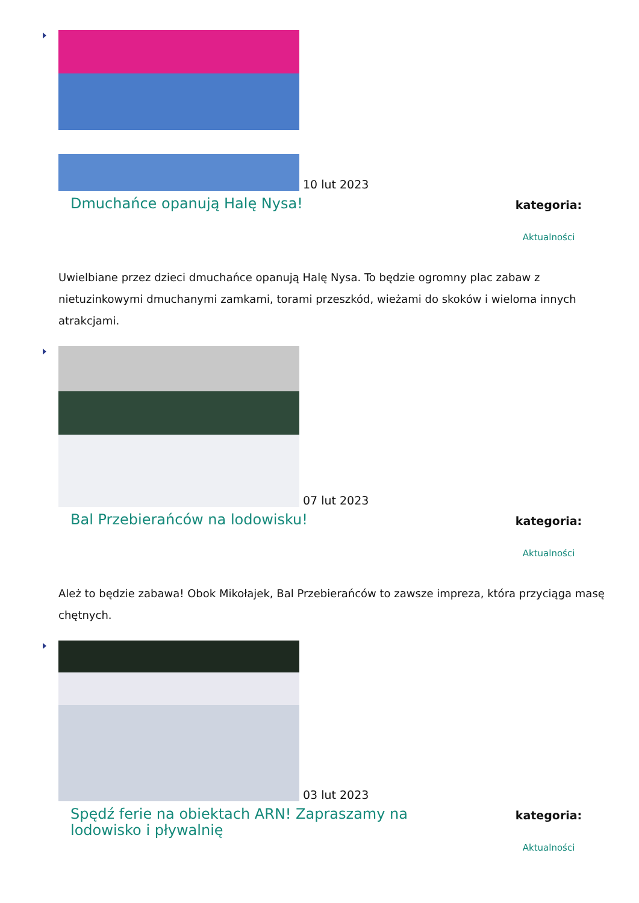10 lut 2023
Dmuchańce opanują Halę Nysa!
kategoria:
Aktualności
Uwielbiane przez dzieci dmuchańce opanują Halę Nysa. To będzie ogromny plac zabaw z nietuzinkowymi dmuchanymi zamkami, torami przeszkód, wieżami do skoków i wieloma innych atrakcjami.
07 lut 2023
Bal Przebierańców na lodowisku!
kategoria:
Aktualności
Ależ to będzie zabawa! Obok Mikołajek, Bal Przebierańców to zawsze impreza, która przyciąga masę chętnych.
03 lut 2023
Spędź ferie na obiektach ARN! Zapraszamy na lodowisko i pływalnię
kategoria:
Aktualności